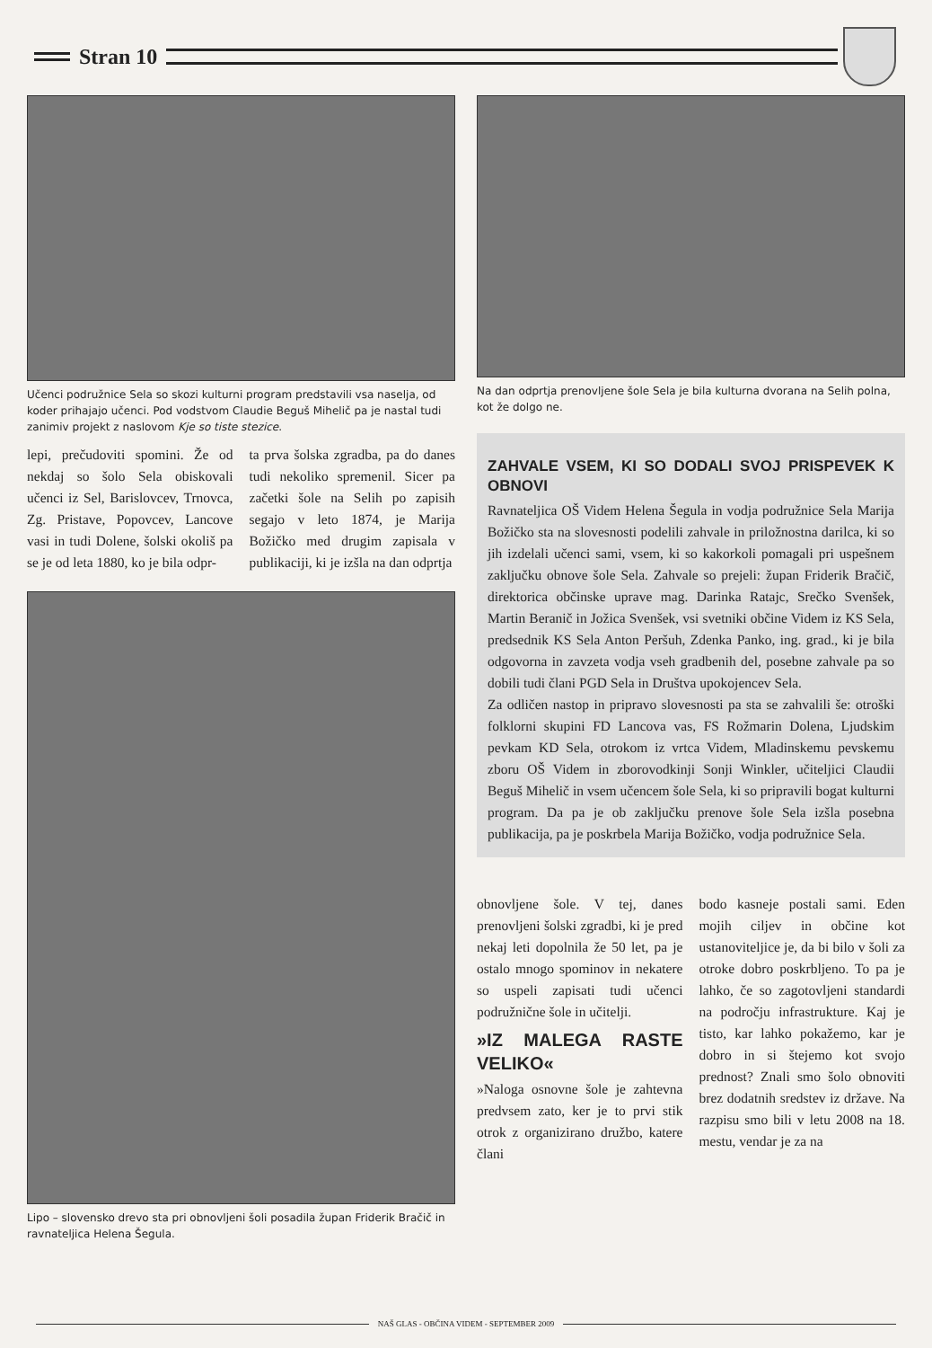Stran 10
Učenci podružnice Sela so skozi kulturni program predstavili vsa naselja, od koder prihajajo učenci. Pod vodstvom Claudie Beguš Mihelič pa je nastal tudi zanimiv projekt z naslovom Kje so tiste stezice.
lepi, prečudoviti spomini. Že od nekdaj so šolo Sela obiskovali učenci iz Sel, Barislovcev, Trnovca, Zg. Pristave, Popovcev, Lancove vasi in tudi Dolene, šolski okoliš pa se je od leta 1880, ko je bila odpr-
ta prva šolska zgradba, pa do danes tudi nekoliko spremenil. Sicer pa začetki šole na Selih po zapisih segajo v leto 1874, je Marija Božičko med drugim zapisala v publikaciji, ki je izšla na dan odprtja
Lipo – slovensko drevo sta pri obnovljeni šoli posadila župan Friderik Bračič in ravnateljica Helena Šegula.
Na dan odprtja prenovljene šole Sela je bila kulturna dvorana na Selih polna, kot že dolgo ne.
ZAHVALE VSEM, KI SO DODALI SVOJ PRISPEVEK K OBNOVI
Ravnateljica OŠ Videm Helena Šegula in vodja podružnice Sela Marija Božičko sta na slovesnosti podelili zahvale in priložnostna darilca, ki so jih izdelali učenci sami, vsem, ki so kakorkoli pomagali pri uspešnem zaključku obnove šole Sela. Zahvale so prejeli: župan Friderik Bračič, direktorica občinske uprave mag. Darinka Ratajc, Srečko Svenšek, Martin Beranič in Jožica Svenšek, vsi svetniki občine Videm iz KS Sela, predsednik KS Sela Anton Peršuh, Zdenka Panko, ing. grad., ki je bila odgovorna in zavzeta vodja vseh gradbenih del, posebne zahvale pa so dobili tudi člani PGD Sela in Društva upokojencev Sela.
Za odličen nastop in pripravo slovesnosti pa sta se zahvalili še: otroški folklorni skupini FD Lancova vas, FS Rožmarin Dolena, Ljudskim pevkam KD Sela, otrokom iz vrtca Videm, Mladinskemu pevskemu zboru OŠ Videm in zborovodkinji Sonji Winkler, učiteljici Claudii Beguš Mihelič in vsem učencem šole Sela, ki so pripravili bogat kulturni program. Da pa je ob zaključku prenove šole Sela izšla posebna publikacija, pa je poskrbela Marija Božičko, vodja podružnice Sela.
obnovljene šole. V tej, danes prenovljeni šolski zgradbi, ki je pred nekaj leti dopolnila že 50 let, pa je ostalo mnogo spominov in nekatere so uspeli zapisati tudi učenci podružnične šole in učitelji.
»IZ MALEGA RASTE VELIKO«
»Naloga osnovne šole je zahtevna predvsem zato, ker je to prvi stik otrok z organizirano družbo, katere člani
bodo kasneje postali sami. Eden mojih ciljev in občine kot ustanoviteljice je, da bi bilo v šoli za otroke dobro poskrbljeno. To pa je lahko, če so zagotovljeni standardi na področju infrastrukture. Kaj je tisto, kar lahko pokažemo, kar je dobro in si štejemo kot svojo prednost? Znali smo šolo obnoviti brez dodatnih sredstev iz države. Na razpisu smo bili v letu 2008 na 18. mestu, vendar je za na
NAŠ GLAS - OBČINA VIDEM - SEPTEMBER 2009